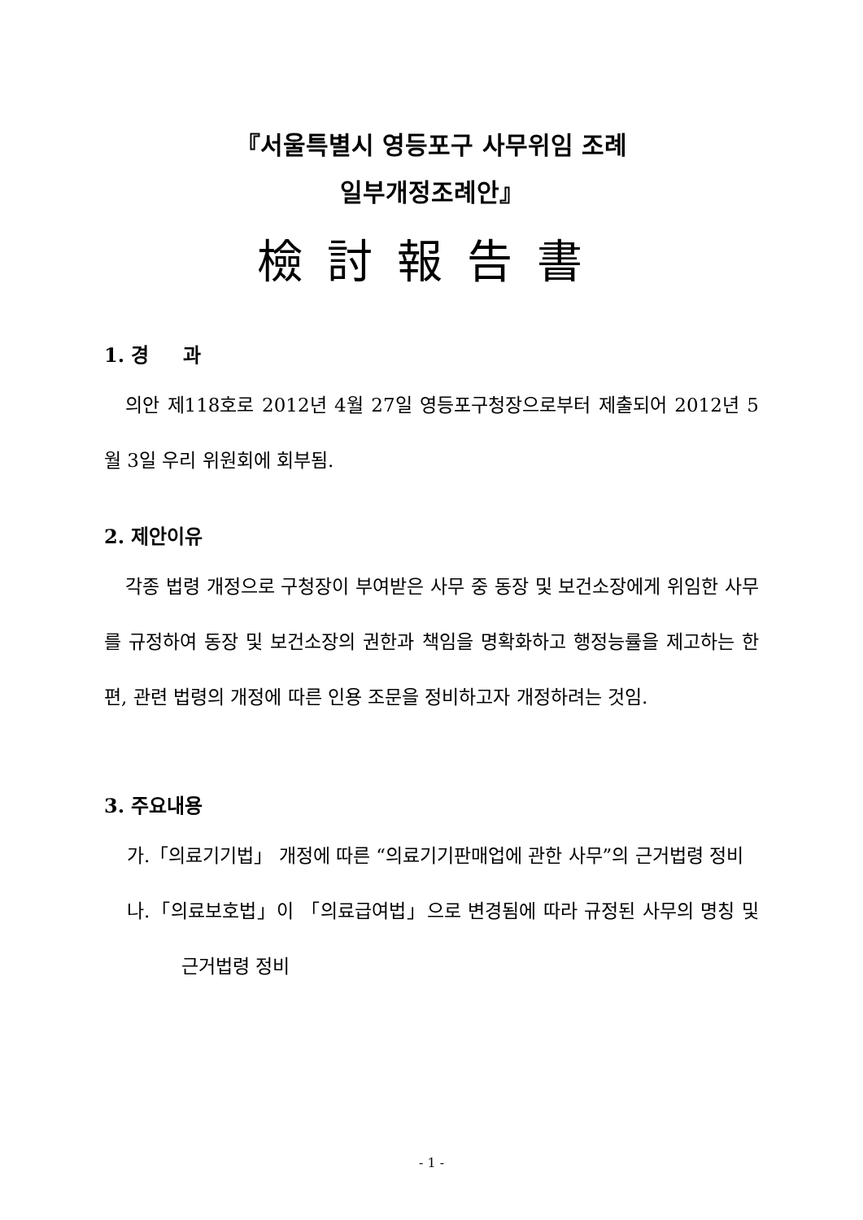『서울특별시 영등포구 사무위임 조례
일부개정조례안』
檢討報告書
1. 경 과
의안 제118호로 2012년 4월 27일 영등포구청장으로부터 제출되어 2012년 5월 3일 우리 위원회에 회부됨.
2. 제안이유
각종 법령 개정으로 구청장이 부여받은 사무 중 동장 및 보건소장에게 위임한 사무를 규정하여 동장 및 보건소장의 권한과 책임을 명확화하고 행정능률을 제고하는 한편, 관련 법령의 개정에 따른 인용 조문을 정비하고자 개정하려는 것임.
3. 주요내용
가.「의료기기법」 개정에 따른 “의료기기판매업에 관한 사무”의 근거법령 정비
나.「의료보호법」이 「의료급여법」으로 변경됨에 따라 규정된 사무의 명칭 및 근거법령 정비
- 1 -